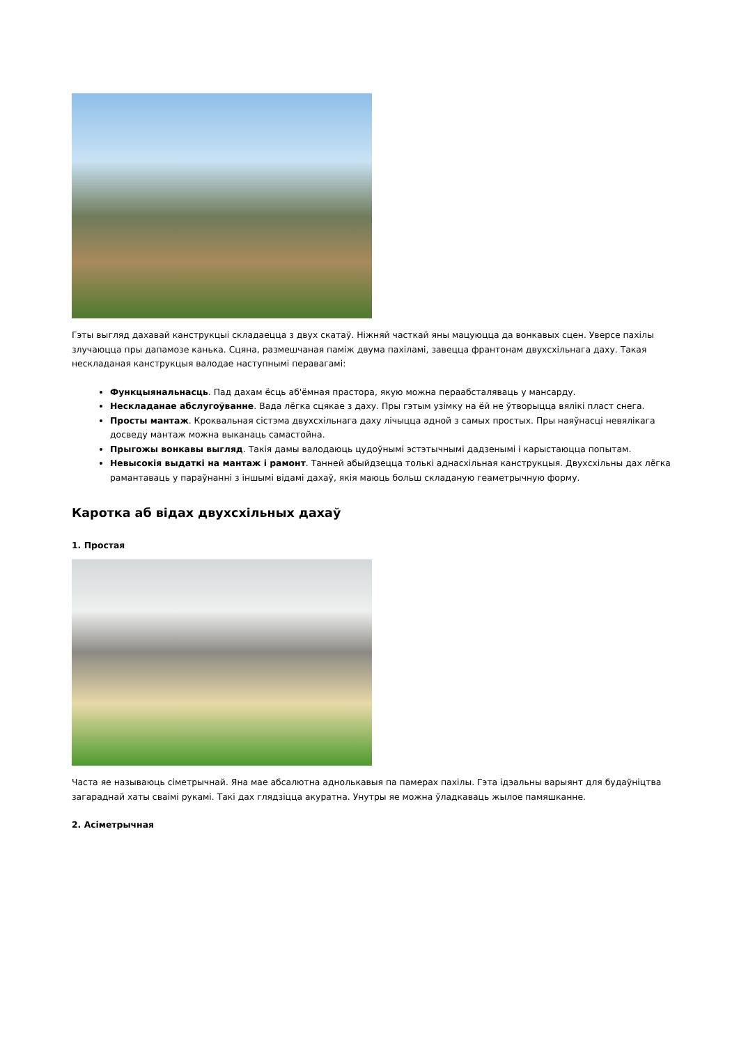Гэты выгляд дахавай канструкцыі складаецца з двух скатаў. Ніжняй часткай яны мацуюцца да вонкавых сцен. Уверсе пахілы злучаюцца пры дапамозе канька. Сцяна, размешчаная паміж двума пахіламі, завецца франтонам двухсхільнага даху. Такая нескладаная канструкцыя валодае наступнымі перавагамі:
Функцыянальнасць. Пад дахам ёсць аб'ёмная прастора, якую можна пераабсталяваць у мансарду.
Нескладанае абслугоўванне. Вада лёгка сцякае з даху. Пры гэтым узімку на ёй не ўтворыцца вялікі пласт снега.
Просты мантаж. Кроквальная сістэма двухсхільнага даху лічыцца адной з самых простых. Пры наяўнасці невялікага досведу мантаж можна выканаць самастойна.
Прыгожы вонкавы выгляд. Такія дамы валодаюць цудоўнымі эстэтычнымі дадзенымі і карыстаюцца попытам.
Невысокія выдаткі на мантаж і рамонт. Танней абыйдзецца толькі аднасхільная канструкцыя. Двухсхільны дах лёгка рамантаваць у параўнанні з іншымі відамі дахаў, якія маюць больш складаную геаметрычную форму.
Каротка аб відах двухсхільных дахаў
1. Простая
Часта яе называюць сіметрычнай. Яна мае абсалютна аднолькавыя па памерах пахілы. Гэта ідэальны варыянт для будаўніцтва загараднай хаты сваімі рукамі. Такі дах глядзіцца акуратна. Унутры яе можна ўладкаваць жылое памяшканне.
2. Асіметрычная